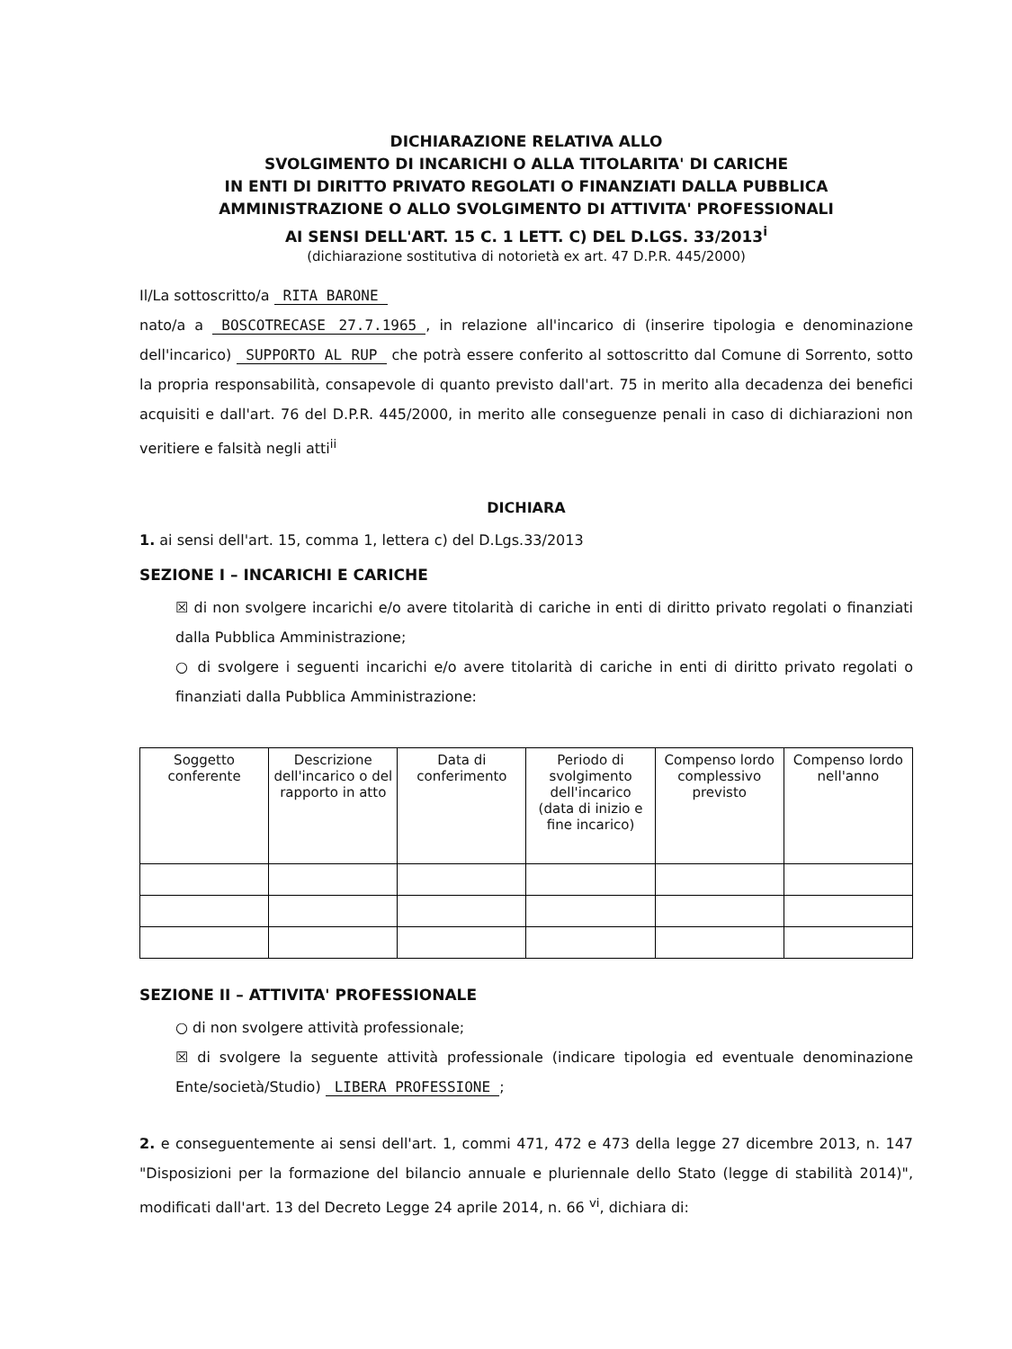DICHIARAZIONE RELATIVA ALLO
SVOLGIMENTO DI INCARICHI O ALLA TITOLARITA' DI CARICHE
IN ENTI DI DIRITTO PRIVATO REGOLATI O FINANZIATI DALLA PUBBLICA
AMMINISTRAZIONE O ALLO SVOLGIMENTO DI ATTIVITA' PROFESSIONALI
AI SENSI DELL'ART. 15 C. 1 LETT. C) DEL D.LGS. 33/2013<sup>i</sup>
(dichiarazione sostitutiva di notorietà ex art. 47 D.P.R. 445/2000)
Il/La sottoscritto/a RITA BARONE
nato/a a BOSCOTRECASE 27.7.1965, in relazione all'incarico di (inserire tipologia e denominazione dell'incarico) SUPPORTO AL RUP che potrà essere conferito al sottoscritto dal Comune di Sorrento, sotto la propria responsabilità, consapevole di quanto previsto dall'art. 75 in merito alla decadenza dei benefici acquisiti e dall'art. 76 del D.P.R. 445/2000, in merito alle conseguenze penali in caso di dichiarazioni non veritiere e falsità negli atti<sup>ii</sup>
DICHIARA
1. ai sensi dell'art. 15, comma 1, lettera c) del D.Lgs.33/2013
SEZIONE I – INCARICHI E CARICHE
☒ di non svolgere incarichi e/o avere titolarità di cariche in enti di diritto privato regolati o finanziati dalla Pubblica Amministrazione;
○ di svolgere i seguenti incarichi e/o avere titolarità di cariche in enti di diritto privato regolati o finanziati dalla Pubblica Amministrazione:
| Soggetto conferente | Descrizione dell'incarico o del rapporto in atto | Data di conferimento | Periodo di svolgimento dell'incarico (data di inizio e fine incarico) | Compenso lordo complessivo previsto | Compenso lordo nell'anno |
| --- | --- | --- | --- | --- | --- |
SEZIONE II – ATTIVITA' PROFESSIONALE
○ di non svolgere attività professionale;
☒ di svolgere la seguente attività professionale (indicare tipologia ed eventuale denominazione Ente/società/Studio) LIBERA PROFESSIONE;
2. e conseguentemente ai sensi dell'art. 1, commi 471, 472 e 473 della legge 27 dicembre 2013, n. 147 "Disposizioni per la formazione del bilancio annuale e pluriennale dello Stato (legge di stabilità 2014)", modificati dall'art. 13 del Decreto Legge 24 aprile 2014, n. 66 <sup>vi</sup>, dichiara di: